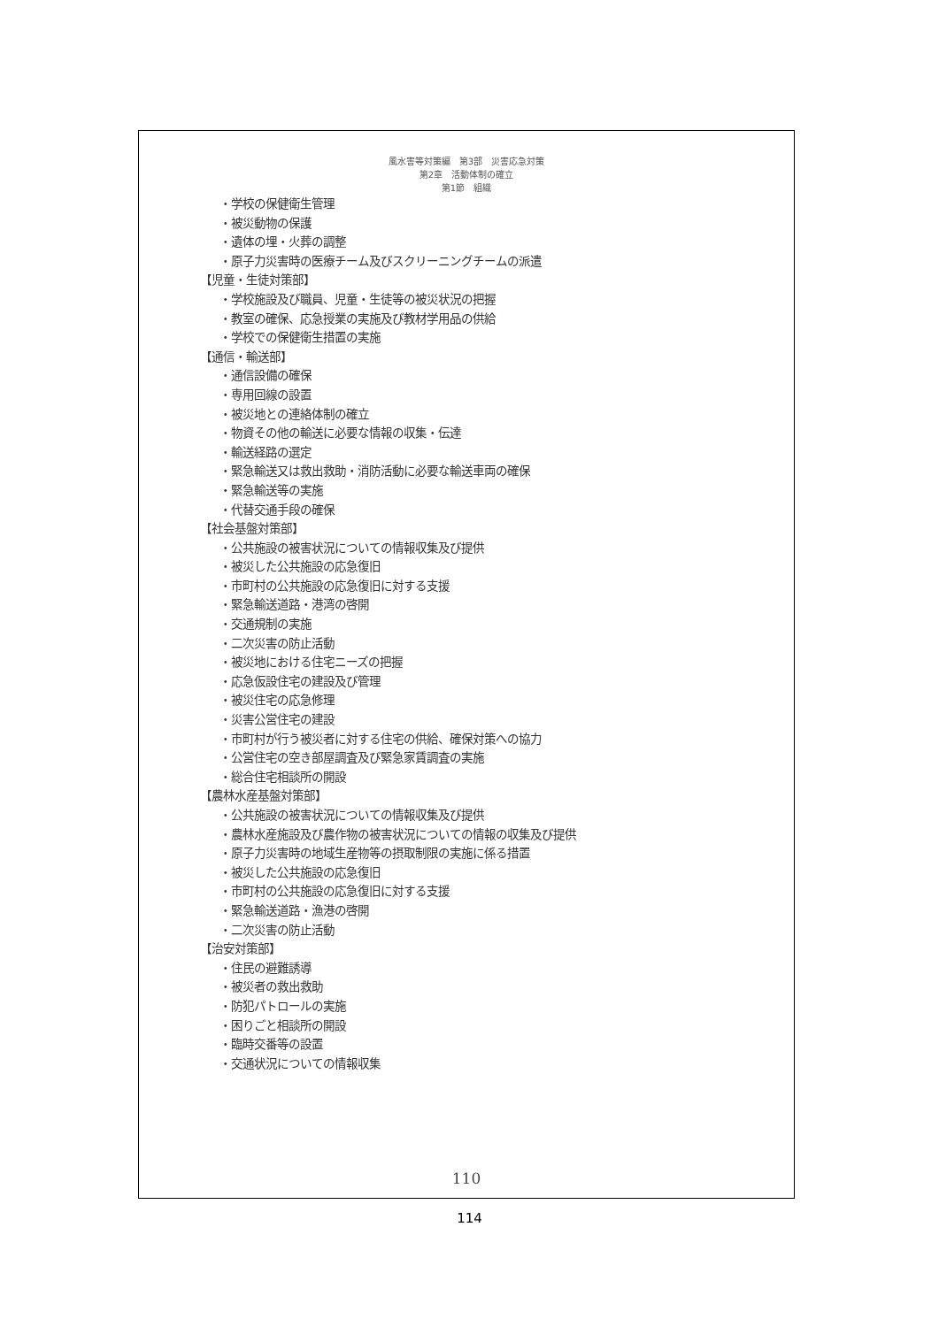風水害等対策編　第3部　災害応急対策
第2章　活動体制の確立
第1節　組織
・学校の保健衛生管理
・被災動物の保護
・遺体の埋・火葬の調整
・原子力災害時の医療チーム及びスクリーニングチームの派遣
【児童・生徒対策部】
・学校施設及び職員、児童・生徒等の被災状況の把握
・教室の確保、応急授業の実施及び教材学用品の供給
・学校での保健衛生措置の実施
【通信・輸送部】
・通信設備の確保
・専用回線の設置
・被災地との連絡体制の確立
・物資その他の輸送に必要な情報の収集・伝達
・輸送経路の選定
・緊急輸送又は救出救助・消防活動に必要な輸送車両の確保
・緊急輸送等の実施
・代替交通手段の確保
【社会基盤対策部】
・公共施設の被害状況についての情報収集及び提供
・被災した公共施設の応急復旧
・市町村の公共施設の応急復旧に対する支援
・緊急輸送道路・港湾の啓開
・交通規制の実施
・二次災害の防止活動
・被災地における住宅ニーズの把握
・応急仮設住宅の建設及び管理
・被災住宅の応急修理
・災害公営住宅の建設
・市町村が行う被災者に対する住宅の供給、確保対策への協力
・公営住宅の空き部屋調査及び緊急家賃調査の実施
・総合住宅相談所の開設
【農林水産基盤対策部】
・公共施設の被害状況についての情報収集及び提供
・農林水産施設及び農作物の被害状況についての情報の収集及び提供
・原子力災害時の地域生産物等の摂取制限の実施に係る措置
・被災した公共施設の応急復旧
・市町村の公共施設の応急復旧に対する支援
・緊急輸送道路・漁港の啓開
・二次災害の防止活動
【治安対策部】
・住民の避難誘導
・被災者の救出救助
・防犯パトロールの実施
・困りごと相談所の開設
・臨時交番等の設置
・交通状況についての情報収集
110
114